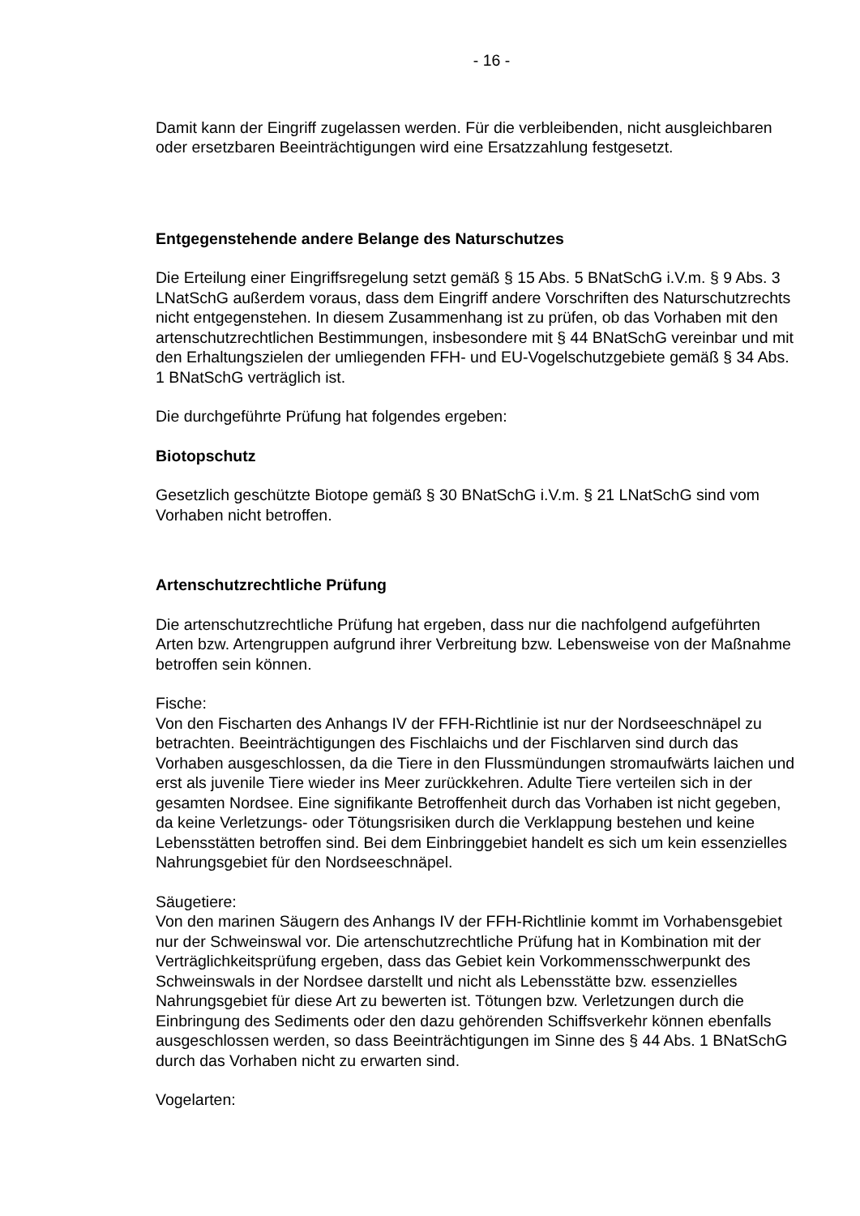- 16 -
Damit kann der Eingriff zugelassen werden. Für die verbleibenden, nicht ausgleichbaren oder ersetzbaren Beeinträchtigungen wird eine Ersatzzahlung festgesetzt.
Entgegenstehende andere Belange des Naturschutzes
Die Erteilung einer Eingriffsregelung setzt gemäß § 15 Abs. 5 BNatSchG i.V.m. § 9 Abs. 3 LNatSchG außerdem voraus, dass dem Eingriff andere Vorschriften des Naturschutzrechts nicht entgegenstehen. In diesem Zusammenhang ist zu prüfen, ob das Vorhaben mit den artenschutzrechtlichen Bestimmungen, insbesondere mit § 44 BNatSchG vereinbar und mit den Erhaltungszielen der umliegenden FFH- und EU-Vogelschutzgebiete gemäß § 34 Abs. 1 BNatSchG verträglich ist.
Die durchgeführte Prüfung hat folgendes ergeben:
Biotopschutz
Gesetzlich geschützte Biotope gemäß § 30 BNatSchG i.V.m. § 21 LNatSchG sind vom Vorhaben nicht betroffen.
Artenschutzrechtliche Prüfung
Die artenschutzrechtliche Prüfung hat ergeben, dass nur die nachfolgend aufgeführten Arten bzw. Artengruppen aufgrund ihrer Verbreitung bzw. Lebensweise von der Maßnahme betroffen sein können.
Fische:
Von den Fischarten des Anhangs IV der FFH-Richtlinie ist nur der Nordseeschnäpel zu betrachten. Beeinträchtigungen des Fischlaichs und der Fischlarven sind durch das Vorhaben ausgeschlossen, da die Tiere in den Flussmündungen stromaufwärts laichen und erst als juvenile Tiere wieder ins Meer zurückkehren. Adulte Tiere verteilen sich in der gesamten Nordsee. Eine signifikante Betroffenheit durch das Vorhaben ist nicht gegeben, da keine Verletzungs- oder Tötungsrisiken durch die Verklappung bestehen und keine Lebensstätten betroffen sind. Bei dem Einbringgebiet handelt es sich um kein essenzielles Nahrungsgebiet für den Nordseeschnäpel.
Säugetiere:
Von den marinen Säugern des Anhangs IV der FFH-Richtlinie kommt im Vorhabensgebiet nur der Schweinswal vor. Die artenschutzrechtliche Prüfung hat in Kombination mit der Verträglichkeitsprüfung ergeben, dass das Gebiet kein Vorkommensschwerpunkt des Schweinswals in der Nordsee darstellt und nicht als Lebensstätte bzw. essenzielles Nahrungsgebiet für diese Art zu bewerten ist. Tötungen bzw. Verletzungen durch die Einbringung des Sediments oder den dazu gehörenden Schiffsverkehr können ebenfalls ausgeschlossen werden, so dass Beeinträchtigungen im Sinne des § 44 Abs. 1 BNatSchG durch das Vorhaben nicht zu erwarten sind.
Vogelarten: